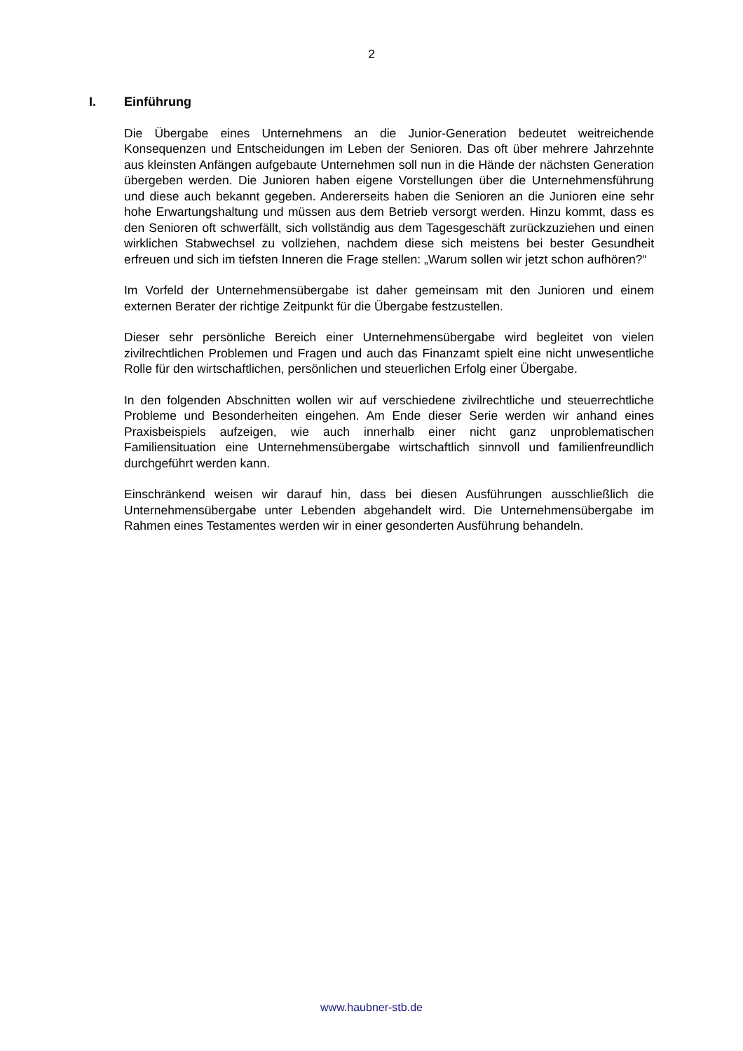2
I. Einführung
Die Übergabe eines Unternehmens an die Junior-Generation bedeutet weitreichende Konsequenzen und Entscheidungen im Leben der Senioren. Das oft über mehrere Jahrzehnte aus kleinsten Anfängen aufgebaute Unternehmen soll nun in die Hände der nächsten Generation übergeben werden. Die Junioren haben eigene Vorstellungen über die Unternehmensführung und diese auch bekannt gegeben. Andererseits haben die Senioren an die Junioren eine sehr hohe Erwartungshaltung und müssen aus dem Betrieb versorgt werden. Hinzu kommt, dass es den Senioren oft schwerfällt, sich vollständig aus dem Tagesgeschäft zurückzuziehen und einen wirklichen Stabwechsel zu vollziehen, nachdem diese sich meistens bei bester Gesundheit erfreuen und sich im tiefsten Inneren die Frage stellen: „Warum sollen wir jetzt schon aufhören?“
Im Vorfeld der Unternehmensübergabe ist daher gemeinsam mit den Junioren und einem externen Berater der richtige Zeitpunkt für die Übergabe festzustellen.
Dieser sehr persönliche Bereich einer Unternehmensübergabe wird begleitet von vielen zivilrechtlichen Problemen und Fragen und auch das Finanzamt spielt eine nicht unwesentliche Rolle für den wirtschaftlichen, persönlichen und steuerlichen Erfolg einer Übergabe.
In den folgenden Abschnitten wollen wir auf verschiedene zivilrechtliche und steuerrechtliche Probleme und Besonderheiten eingehen. Am Ende dieser Serie werden wir anhand eines Praxisbeispiels aufzeigen, wie auch innerhalb einer nicht ganz unproblematischen Familiensituation eine Unternehmensübergabe wirtschaftlich sinnvoll und familienfreundlich durchgeführt werden kann.
Einschränkend weisen wir darauf hin, dass bei diesen Ausführungen ausschließlich die Unternehmensübergabe unter Lebenden abgehandelt wird. Die Unternehmensübergabe im Rahmen eines Testamentes werden wir in einer gesonderten Ausführung behandeln.
www.haubner-stb.de